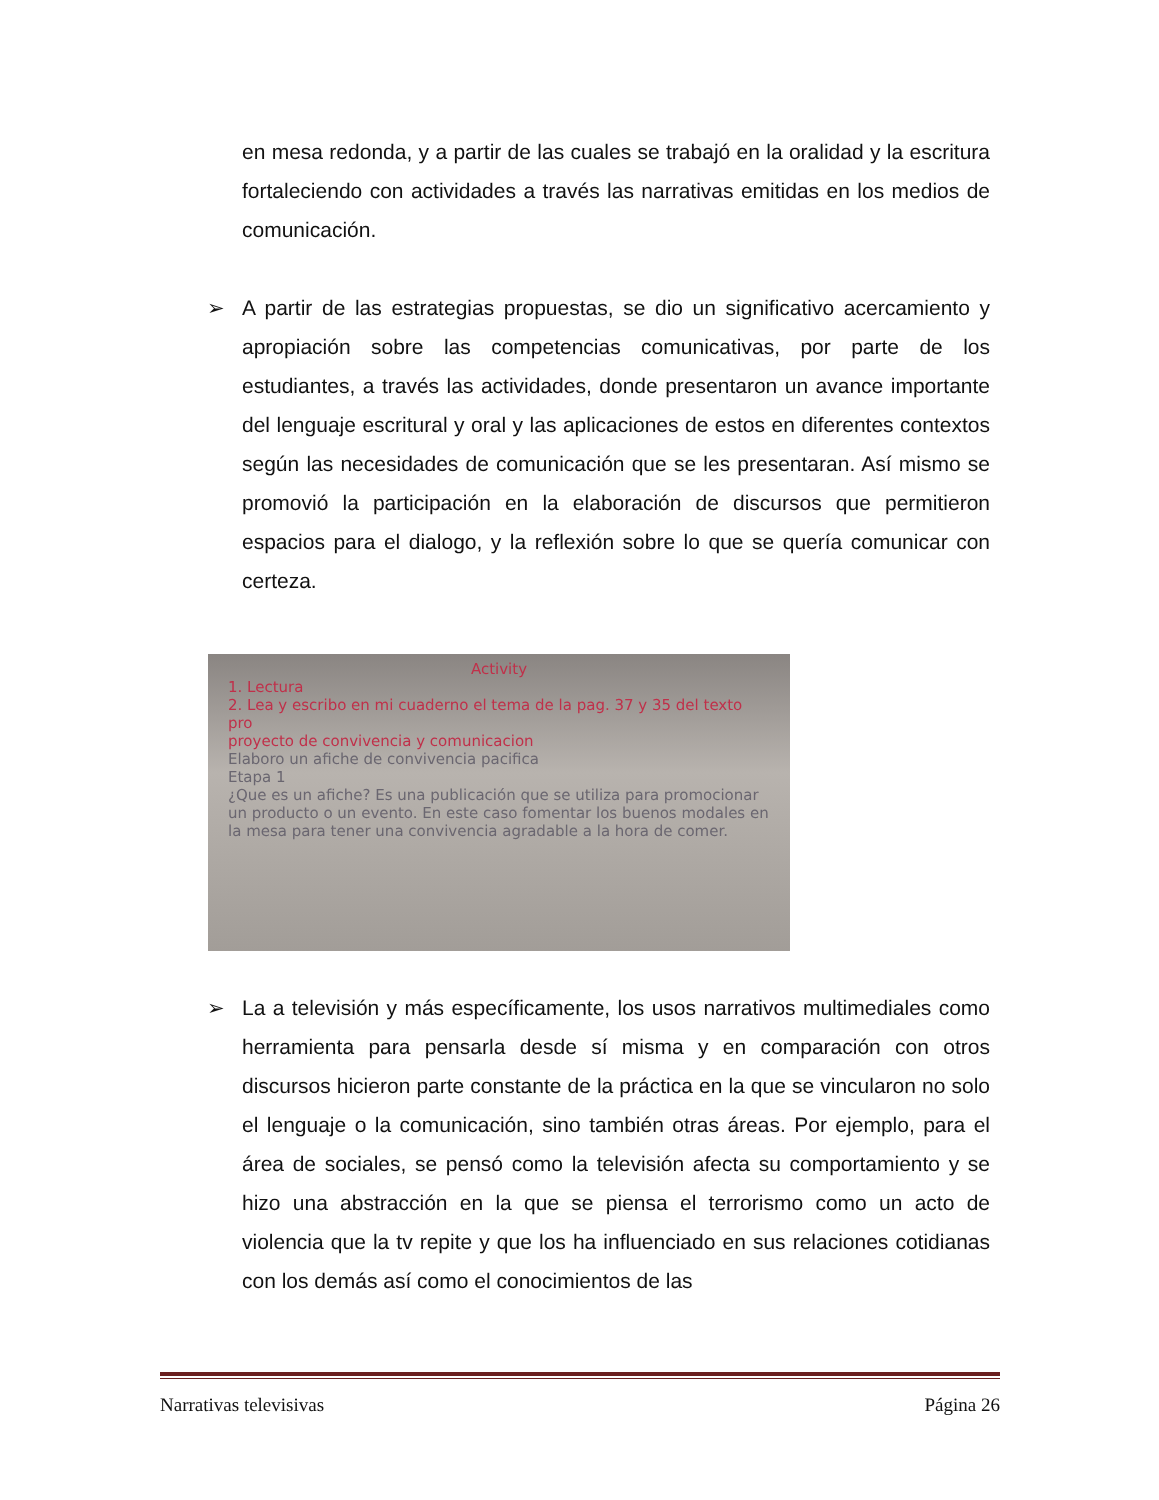en mesa redonda, y a partir de las cuales se trabajó en la oralidad y la escritura fortaleciendo con actividades a través las narrativas emitidas en los medios de comunicación.
➢
A partir de las estrategias propuestas, se dio un significativo acercamiento y apropiación sobre las competencias comunicativas, por parte de los estudiantes, a través las actividades, donde presentaron un avance importante del lenguaje escritural y oral y las aplicaciones de estos en diferentes contextos según las necesidades de comunicación que se les presentaran. Así mismo se promovió la participación en la elaboración de discursos que permitieron espacios para el dialogo, y la reflexión sobre lo que se quería comunicar con certeza.
Activity
1. Lectura
2. Lea y escribo en mi cuaderno el tema de la pag. 37 y 35 del texto pro
proyecto de convivencia y comunicacion
Elaboro un afiche de convivencia pacifica
Etapa 1
¿Que es un afiche? Es una publicación que se utiliza para promocionar un producto o un evento. En este caso fomentar los buenos modales en la mesa para tener una convivencia agradable a la hora de comer.
➢
La a televisión y más específicamente, los usos narrativos multimediales como herramienta para pensarla desde sí misma y en comparación con otros discursos hicieron parte constante de la práctica en la que se vincularon no solo el lenguaje o la comunicación, sino también otras áreas. Por ejemplo, para el área de sociales, se pensó como la televisión afecta su comportamiento y se hizo una abstracción en la que se piensa el terrorismo como un acto de violencia que la tv repite y que los ha influenciado en sus relaciones cotidianas con los demás así como el conocimientos de las
Narrativas televisivas Página 26